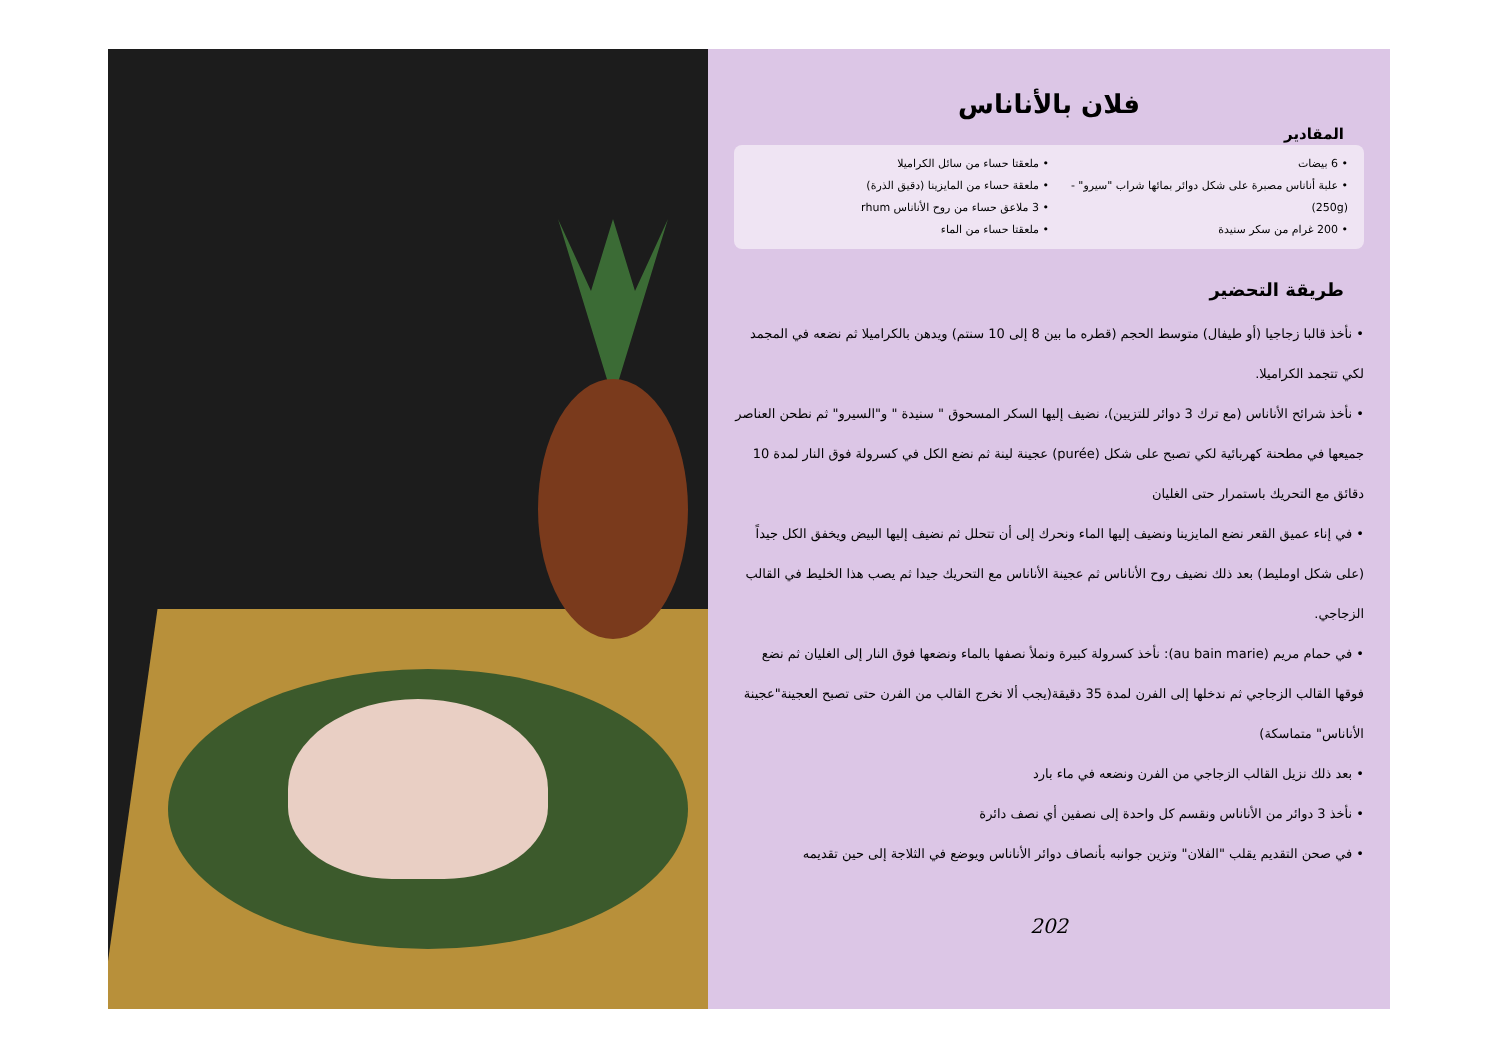فلان بالأناناس
المقادير
• 6 بيضات
• علبة أناناس مصبرة على شكل دوائر بمائها شراب "سيرو" - (250g)
• 200 غرام من سكر سنيدة
• ملعقتا حساء من سائل الكراميلا
• ملعقة حساء من المايزينا (دقيق الذرة)
• 3 ملاعق حساء من روح الأناناس rhum
• ملعقتا حساء من الماء
طريقة التحضير
• نأخذ قالبا زجاجيا (أو طيفال) متوسط الحجم (قطره ما بين 8 إلى 10 سنتم) ويدهن بالكراميلا ثم نضعه في المجمد لكي تتجمد الكراميلا.
• نأخذ شرائح الأناناس (مع ترك 3 دوائر للتزيين)، نضيف إليها السكر المسحوق " سنيدة " و"السيرو" ثم نطحن العناصر جميعها في مطحنة كهربائية لكي تصبح على شكل (purée) عجينة لينة ثم نضع الكل في كسرولة فوق النار لمدة 10 دقائق مع التحريك باستمرار حتى الغليان
• في إناء عميق القعر نضع المايزينا ونضيف إليها الماء ونحرك إلى أن تتحلل ثم نضيف إليها البيض ويخفق الكل جيداً (على شكل اومليط) بعد ذلك نضيف روح الأناناس ثم عجينة الأناناس مع التحريك جيدا ثم يصب هذا الخليط في القالب الزجاجي.
• في حمام مريم (au bain marie): نأخذ كسرولة كبيرة ونملأ نصفها بالماء ونضعها فوق النار إلى الغليان ثم نضع فوقها القالب الزجاجي ثم ندخلها إلى الفرن لمدة 35 دقيقة(يجب ألا نخرج القالب من الفرن حتى تصبح العجينة"عجينة الأناناس" متماسكة)
• بعد ذلك نزيل القالب الزجاجي من الفرن ونضعه في ماء بارد
• نأخذ 3 دوائر من الأناناس ونقسم كل واحدة إلى نصفين أي نصف دائرة
• في صحن التقديم يقلب "الفلان" وتزين جوانبه بأنصاف دوائر الأناناس ويوضع في الثلاجة إلى حين تقديمه
202